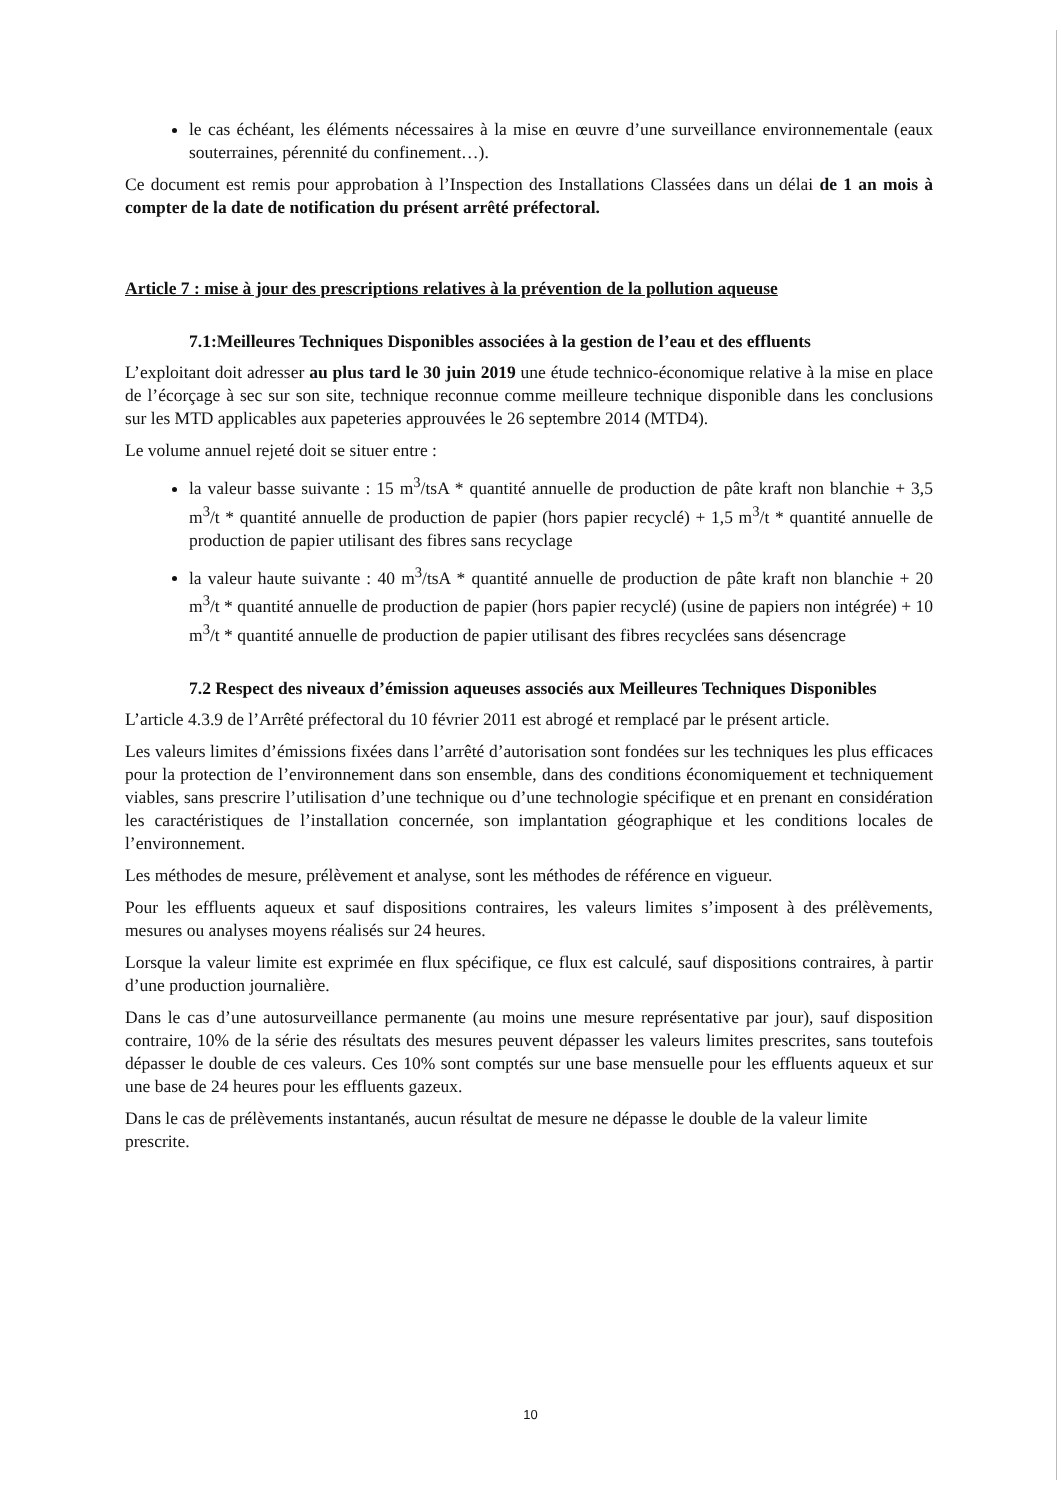le cas échéant, les éléments nécessaires à la mise en œuvre d’une surveillance environnementale (eaux souterraines, pérennité du confinement…).
Ce document est remis pour approbation à l’Inspection des Installations Classées dans un délai de 1 an mois à compter de la date de notification du présent arrêté préfectoral.
Article 7 : mise à jour des prescriptions relatives à la prévention de la pollution aqueuse
7.1:Meilleures Techniques Disponibles associées à la gestion de l’eau et des effluents
L’exploitant doit adresser au plus tard le 30 juin 2019 une étude technico-économique relative à la mise en place de l’écorçage à sec sur son site, technique reconnue comme meilleure technique disponible dans les conclusions sur les MTD applicables aux papeteries approuvées le 26 septembre 2014 (MTD4).
Le volume annuel rejeté doit se situer entre :
la valeur basse suivante : 15 m<sup>3</sup>/tsA * quantité annuelle de production de pâte kraft non blanchie + 3,5 m<sup>3</sup>/t * quantité annuelle de production de papier (hors papier recyclé) + 1,5 m<sup>3</sup>/t * quantité annuelle de production de papier utilisant des fibres sans recyclage
la valeur haute suivante : 40 m<sup>3</sup>/tsA * quantité annuelle de production de pâte kraft non blanchie + 20 m<sup>3</sup>/t * quantité annuelle de production de papier (hors papier recyclé) (usine de papiers non intégrée) + 10 m<sup>3</sup>/t * quantité annuelle de production de papier utilisant des fibres recyclées sans désencrage
7.2 Respect des niveaux d’émission aqueuses associés aux Meilleures Techniques Disponibles
L’article 4.3.9 de l’Arrêté préfectoral du 10 février 2011 est abrogé et remplacé par le présent article.
Les valeurs limites d’émissions fixées dans l’arrêté d’autorisation sont fondées sur les techniques les plus efficaces pour la protection de l’environnement dans son ensemble, dans des conditions économiquement et techniquement viables, sans prescrire l’utilisation d’une technique ou d’une technologie spécifique et en prenant en considération les caractéristiques de l’installation concernée, son implantation géographique et les conditions locales de l’environnement.
Les méthodes de mesure, prélèvement et analyse, sont les méthodes de référence en vigueur.
Pour les effluents aqueux et sauf dispositions contraires, les valeurs limites s’imposent à des prélèvements, mesures ou analyses moyens réalisés sur 24 heures.
Lorsque la valeur limite est exprimée en flux spécifique, ce flux est calculé, sauf dispositions contraires, à partir d’une production journalière.
Dans le cas d’une autosurveillance permanente (au moins une mesure représentative par jour), sauf disposition contraire, 10% de la série des résultats des mesures peuvent dépasser les valeurs limites prescrites, sans toutefois dépasser le double de ces valeurs. Ces 10% sont comptés sur une base mensuelle pour les effluents aqueux et sur une base de 24 heures pour les effluents gazeux.
Dans le cas de prélèvements instantanés, aucun résultat de mesure ne dépasse le double de la valeur limite prescrite.
10